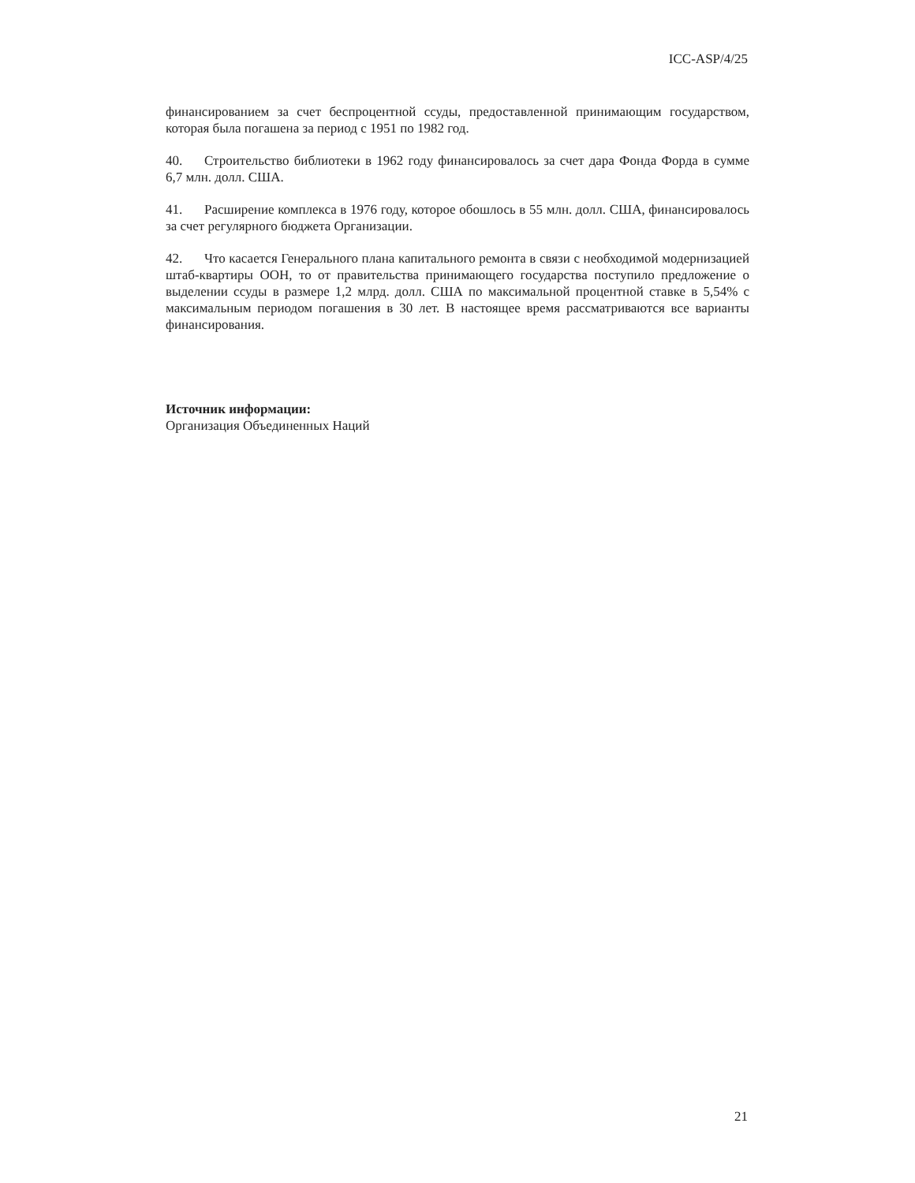ICC-ASP/4/25
финансированием за счет беспроцентной ссуды, предоставленной принимающим государством, которая была погашена за период с 1951 по 1982 год.
40. Строительство библиотеки в 1962 году финансировалось за счет дара Фонда Форда в сумме 6,7 млн. долл. США.
41. Расширение комплекса в 1976 году, которое обошлось в 55 млн. долл. США, финансировалось за счет регулярного бюджета Организации.
42. Что касается Генерального плана капитального ремонта в связи с необходимой модернизацией штаб-квартиры ООН, то от правительства принимающего государства поступило предложение о выделении ссуды в размере 1,2 млрд. долл. США по максимальной процентной ставке в 5,54% с максимальным периодом погашения в 30 лет. В настоящее время рассматриваются все варианты финансирования.
Источник информации:
Организация Объединенных Наций
21